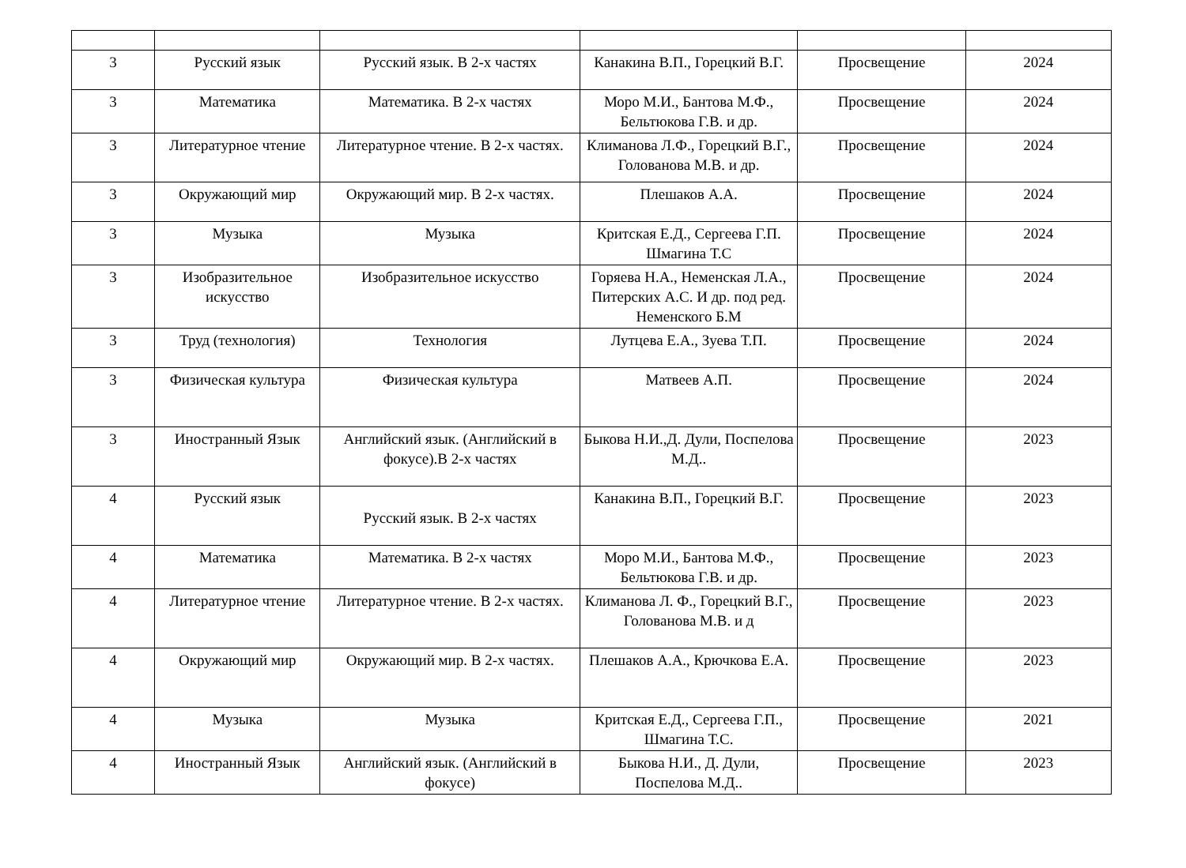| 3 | Русский язык | Русский язык. В 2-х частях | Канакина В.П., Горецкий В.Г. | Просвещение | 2024 |
| 3 | Математика | Математика. В 2-х частях | Моро М.И., Бантова М.Ф., Бельтюкова Г.В. и др. | Просвещение | 2024 |
| 3 | Литературное чтение | Литературное чтение. В 2-х частях. | Климанова Л.Ф., Горецкий В.Г., Голованова М.В. и др. | Просвещение | 2024 |
| 3 | Окружающий мир | Окружающий мир. В 2-х частях. | Плешаков А.А. | Просвещение | 2024 |
| 3 | Музыка | Музыка | Критская Е.Д., Сергеева Г.П. Шмагина Т.С | Просвещение | 2024 |
| 3 | Изобразительное искусство | Изобразительное искусство | Горяева Н.А., Неменская Л.А., Питерских А.С. И др. под ред. Неменского Б.М | Просвещение | 2024 |
| 3 | Труд (технология) | Технология | Лутцева Е.А., Зуева Т.П. | Просвещение | 2024 |
| 3 | Физическая культура | Физическая культура | Матвеев А.П. | Просвещение | 2024 |
| 3 | Иностранный Язык | Английский язык. (Английский в фокусе).В 2-х частях | Быкова Н.И.,Д. Дули, Поспелова М.Д.. | Просвещение | 2023 |
| 4 | Русский язык | Русский язык. В 2-х частях | Канакина В.П., Горецкий В.Г. | Просвещение | 2023 |
| 4 | Математика | Математика. В 2-х частях | Моро М.И., Бантова М.Ф., Бельтюкова Г.В. и др. | Просвещение | 2023 |
| 4 | Литературное чтение | Литературное чтение. В 2-х частях. | Климанова Л. Ф., Горецкий В.Г., Голованова М.В. и д | Просвещение | 2023 |
| 4 | Окружающий мир | Окружающий мир. В 2-х частях. | Плешаков А.А., Крючкова Е.А. | Просвещение | 2023 |
| 4 | Музыка | Музыка | Критская Е.Д., Сергеева Г.П., Шмагина Т.С. | Просвещение | 2021 |
| 4 | Иностранный Язык | Английский язык. (Английский в фокусе) | Быкова Н.И., Д. Дули, Поспелова М.Д.. | Просвещение | 2023 |